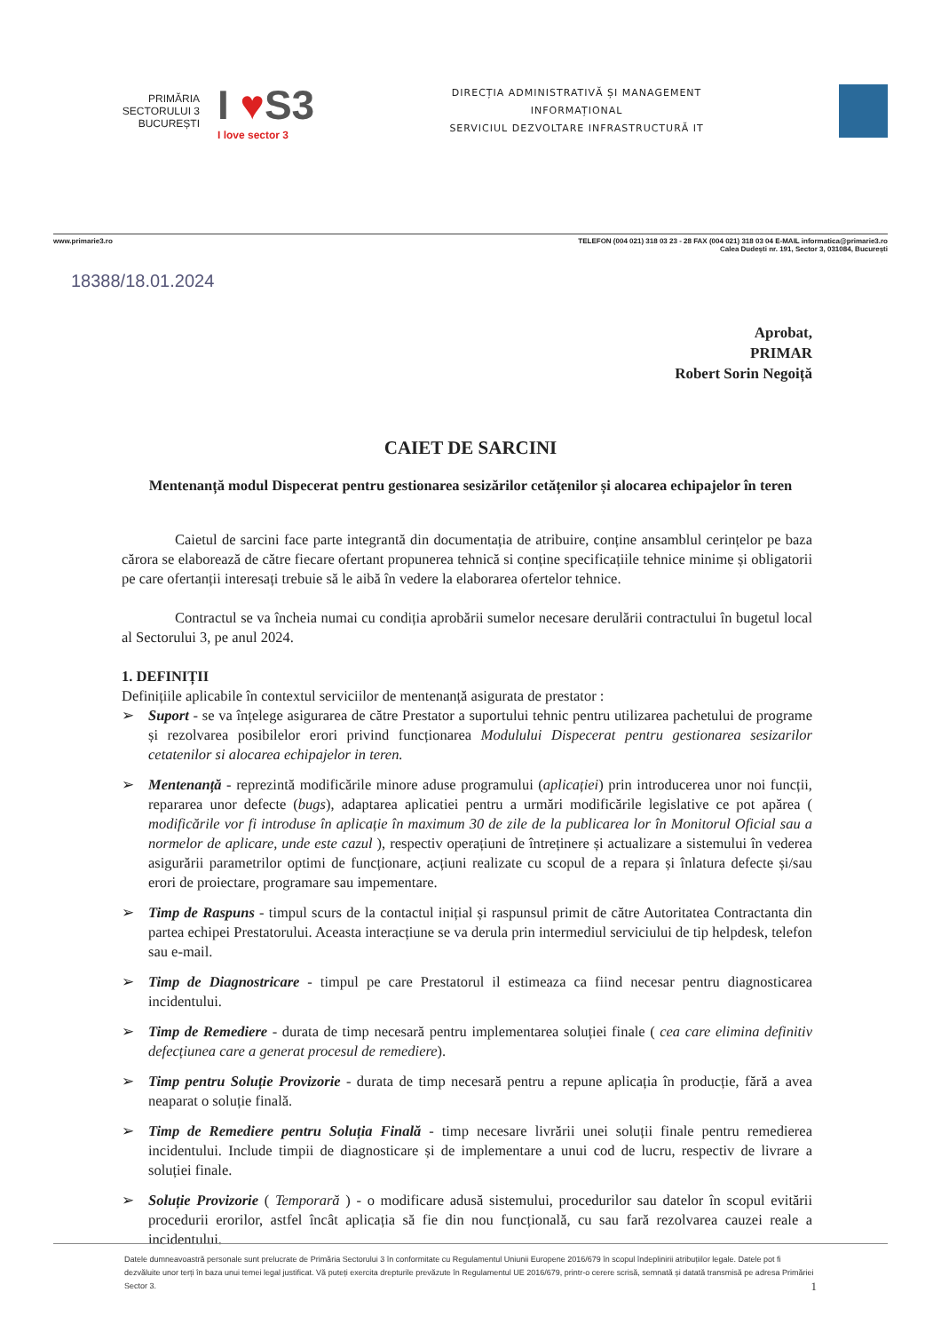PRIMĂRIA
SECTORULUI 3
BUCUREȘTI
I ♥S3
I love sector 3
DIRECȚIA ADMINISTRATIVĂ ȘI MANAGEMENT
INFORMAȚIONAL
SERVICIUL DEZVOLTARE INFRASTRUCTURĂ IT
www.primarie3.ro TELEFON (004 021) 318 03 23 - 28 FAX (004 021) 318 03 04 E-MAIL informatica@primarie3.ro
Calea Dudești nr. 191, Sector 3, 031084, București
18388/18.01.2024
Aprobat,
PRIMAR
Robert Sorin Negoiță
CAIET DE SARCINI
Mentenanță modul Dispecerat pentru gestionarea sesizărilor cetățenilor și alocarea echipajelor în teren
Caietul de sarcini face parte integrantă din documentația de atribuire, conține ansamblul cerințelor pe baza cărora se elaborează de către fiecare ofertant propunerea tehnică si conține specificațiile tehnice minime și obligatorii pe care ofertanții interesați trebuie să le aibă în vedere la elaborarea ofertelor tehnice.
Contractul se va încheia numai cu condiția aprobării sumelor necesare derulării contractului în bugetul local al Sectorului 3, pe anul 2024.
1. DEFINIȚII
Definițiile aplicabile în contextul serviciilor de mentenanță asigurata de prestator :
➢ Suport - se va înțelege asigurarea de către Prestator a suportului tehnic pentru utilizarea pachetului de programe și rezolvarea posibilelor erori privind funcționarea Modulului Dispecerat pentru gestionarea sesizarilor cetatenilor si alocarea echipajelor in teren.
➢ Mentenanță - reprezintă modificările minore aduse programului (aplicației) prin introducerea unor noi funcții, repararea unor defecte (bugs), adaptarea aplicatiei pentru a urmări modificările legislative ce pot apărea ( modificările vor fi introduse în aplicație în maximum 30 de zile de la publicarea lor în Monitorul Oficial sau a normelor de aplicare, unde este cazul ), respectiv operațiuni de întreținere și actualizare a sistemului în vederea asigurării parametrilor optimi de funcționare, acțiuni realizate cu scopul de a repara și înlatura defecte și/sau erori de proiectare, programare sau impementare.
➢ Timp de Raspuns - timpul scurs de la contactul inițial și raspunsul primit de către Autoritatea Contractanta din partea echipei Prestatorului. Aceasta interacțiune se va derula prin intermediul serviciului de tip helpdesk, telefon sau e-mail.
➢ Timp de Diagnostricare - timpul pe care Prestatorul il estimeaza ca fiind necesar pentru diagnosticarea incidentului.
➢ Timp de Remediere - durata de timp necesară pentru implementarea soluției finale ( cea care elimina definitiv defecțiunea care a generat procesul de remediere).
➢ Timp pentru Soluție Provizorie - durata de timp necesară pentru a repune aplicația în producție, fără a avea neaparat o soluție finală.
➢ Timp de Remediere pentru Soluția Finală - timp necesare livrării unei soluții finale pentru remedierea incidentului. Include timpii de diagnosticare și de implementare a unui cod de lucru, respectiv de livrare a soluției finale.
➢ Soluție Provizorie ( Temporară ) - o modificare adusă sistemului, procedurilor sau datelor în scopul evitării procedurii erorilor, astfel încât aplicația să fie din nou funcțională, cu sau fară rezolvarea cauzei reale a incidentului.
Datele dumneavoastră personale sunt prelucrate de Primăria Sectorului 3 în conformitate cu Regulamentul Uniunii Europene 2016/679 în scopul îndeplinirii atribuțiilor legale. Datele pot fi dezvăluite unor terți în baza unui temei legal justificat. Vă puteți exercita drepturile prevăzute în Regulamentul UE 2016/679, printr-o cerere scrisă, semnată și datată transmisă pe adresa Primăriei Sector 3. 1